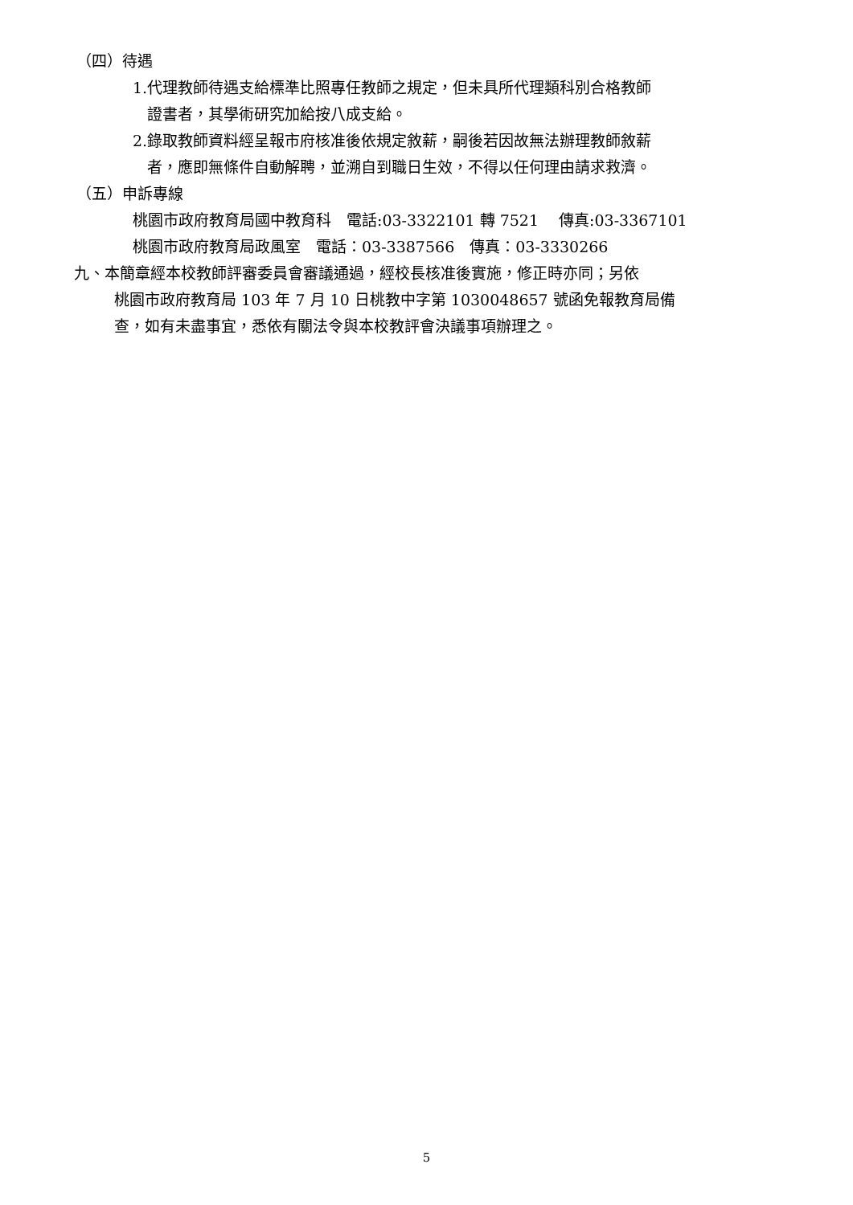（四）待遇
1.代理教師待遇支給標準比照專任教師之規定，但未具所代理類科別合格教師
證書者，其學術研究加給按八成支給。
2.錄取教師資料經呈報市府核准後依規定敘薪，嗣後若因故無法辦理教師敘薪
者，應即無條件自動解聘，並溯自到職日生效，不得以任何理由請求救濟。
（五）申訴專線
桃園市政府教育局國中教育科　電話:03-3322101 轉 7521　 傳真:03-3367101
桃園市政府教育局政風室　電話：03-3387566　傳真：03-3330266
九、本簡章經本校教師評審委員會審議通過，經校長核准後實施，修正時亦同；另依
桃園市政府教育局 103 年 7 月 10 日桃教中字第 1030048657 號函免報教育局備
查，如有未盡事宜，悉依有關法令與本校教評會決議事項辦理之。
5